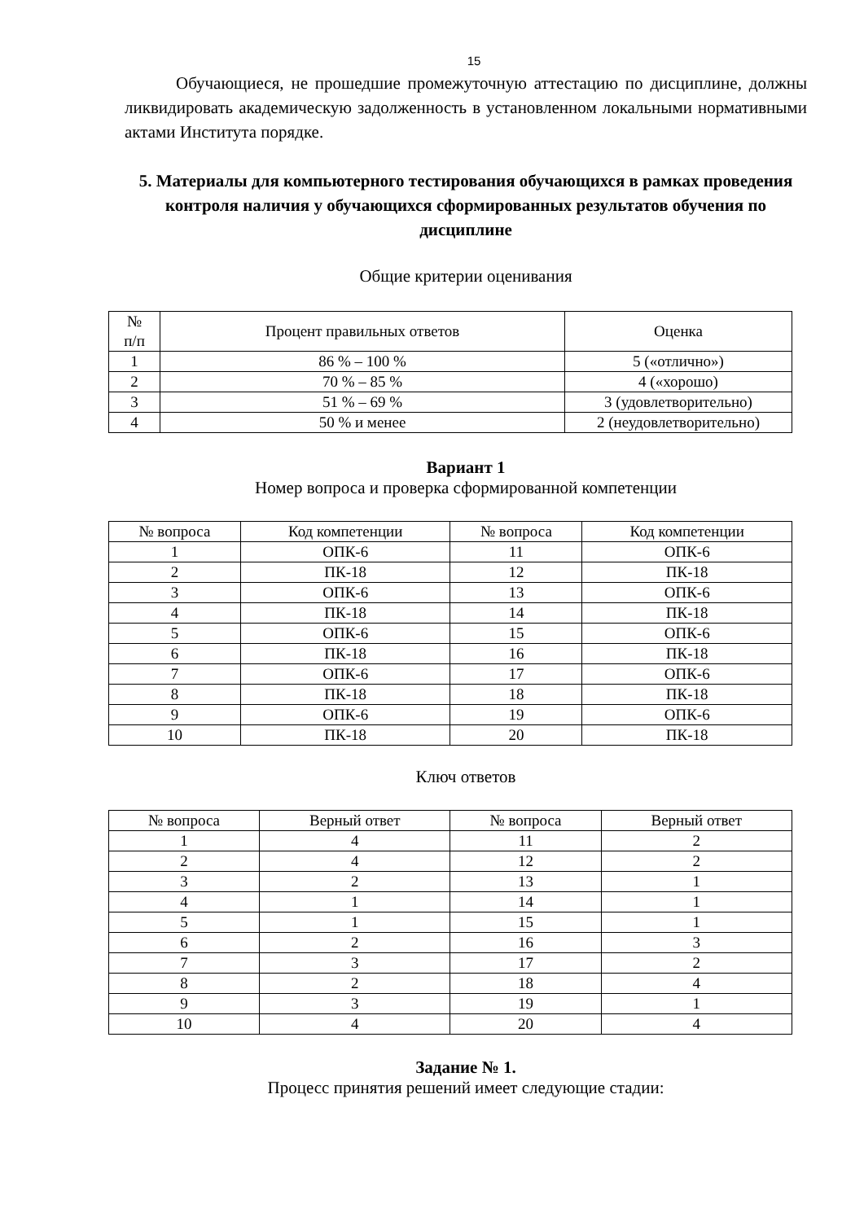15
Обучающиеся, не прошедшие промежуточную аттестацию по дисциплине, должны ликвидировать академическую задолженность в установленном локальными нормативными актами Института порядке.
5. Материалы для компьютерного тестирования обучающихся в рамках проведения контроля наличия у обучающихся сформированных результатов обучения по дисциплине
Общие критерии оценивания
| № п/п | Процент правильных ответов | Оценка |
| --- | --- | --- |
| 1 | 86 % – 100 % | 5 («отлично») |
| 2 | 70 % – 85 % | 4 («хорошо) |
| 3 | 51 % – 69 % | 3 (удовлетворительно) |
| 4 | 50 % и менее | 2 (неудовлетворительно) |
Вариант 1
Номер вопроса и проверка сформированной компетенции
| № вопроса | Код компетенции | № вопроса | Код компетенции |
| --- | --- | --- | --- |
| 1 | ОПК-6 | 11 | ОПК-6 |
| 2 | ПК-18 | 12 | ПК-18 |
| 3 | ОПК-6 | 13 | ОПК-6 |
| 4 | ПК-18 | 14 | ПК-18 |
| 5 | ОПК-6 | 15 | ОПК-6 |
| 6 | ПК-18 | 16 | ПК-18 |
| 7 | ОПК-6 | 17 | ОПК-6 |
| 8 | ПК-18 | 18 | ПК-18 |
| 9 | ОПК-6 | 19 | ОПК-6 |
| 10 | ПК-18 | 20 | ПК-18 |
Ключ ответов
| № вопроса | Верный ответ | № вопроса | Верный ответ |
| --- | --- | --- | --- |
| 1 | 4 | 11 | 2 |
| 2 | 4 | 12 | 2 |
| 3 | 2 | 13 | 1 |
| 4 | 1 | 14 | 1 |
| 5 | 1 | 15 | 1 |
| 6 | 2 | 16 | 3 |
| 7 | 3 | 17 | 2 |
| 8 | 2 | 18 | 4 |
| 9 | 3 | 19 | 1 |
| 10 | 4 | 20 | 4 |
Задание № 1.
Процесс принятия решений имеет следующие стадии: